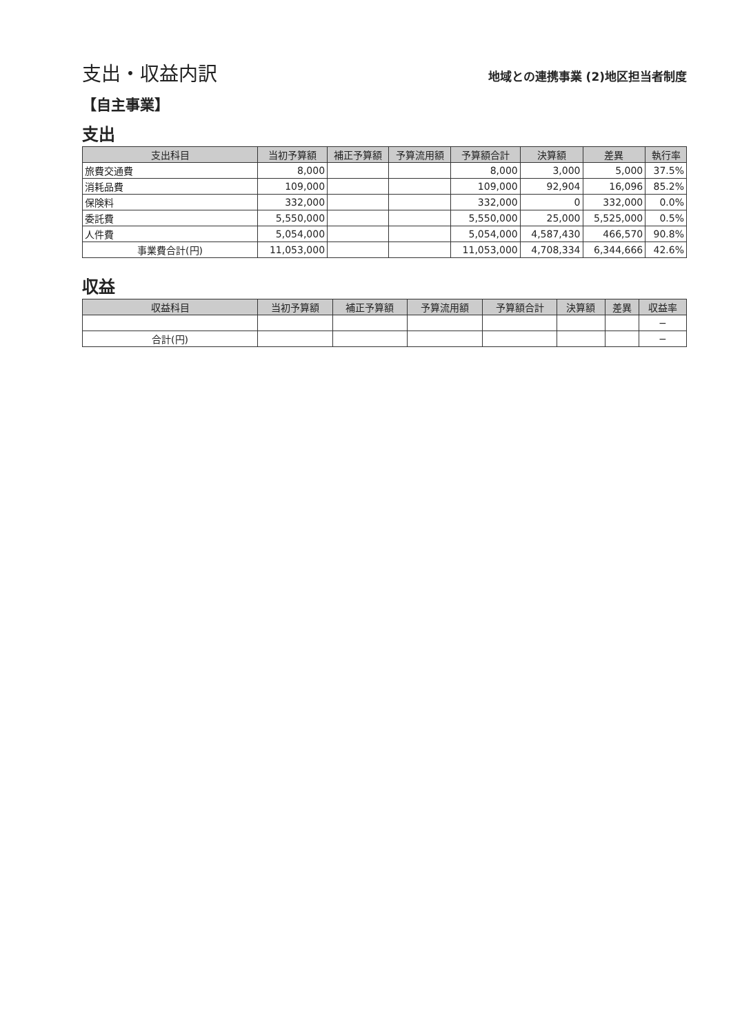支出・収益内訳
地域との連携事業 (2)地区担当者制度
【自主事業】
支出
| 支出科目 | 当初予算額 | 補正予算額 | 予算流用額 | 予算額合計 | 決算額 | 差異 | 執行率 |
| --- | --- | --- | --- | --- | --- | --- | --- |
| 旅費交通費 | 8,000 | | | 8,000 | 3,000 | 5,000 | 37.5% |
| 消耗品費 | 109,000 | | | 109,000 | 92,904 | 16,096 | 85.2% |
| 保険料 | 332,000 | | | 332,000 | 0 | 332,000 | 0.0% |
| 委託費 | 5,550,000 | | | 5,550,000 | 25,000 | 5,525,000 | 0.5% |
| 人件費 | 5,054,000 | | | 5,054,000 | 4,587,430 | 466,570 | 90.8% |
| 事業費合計(円) | 11,053,000 | | | 11,053,000 | 4,708,334 | 6,344,666 | 42.6% |
収益
| 収益科目 | 当初予算額 | 補正予算額 | 予算流用額 | 予算額合計 | 決算額 | 差異 | 収益率 |
| --- | --- | --- | --- | --- | --- | --- | --- |
| | | | | | | | − |
| 合計(円) | | | | | | | − |